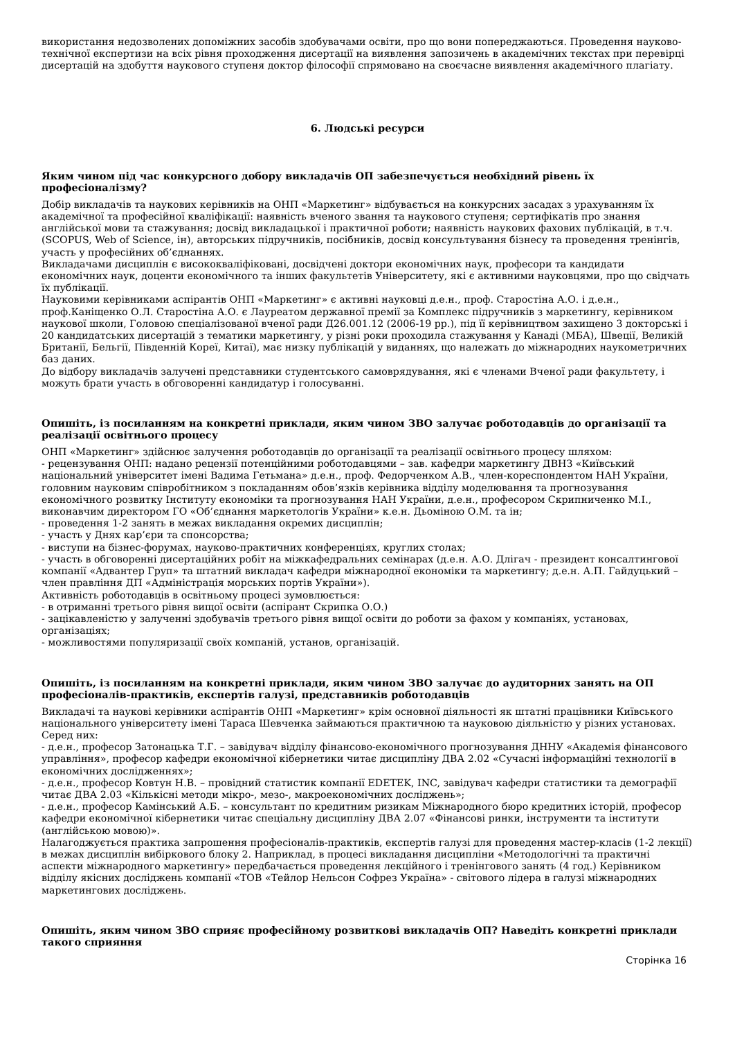використання недозволених допоміжних засобів здобувачами освіти, про що вони попереджаються. Проведення науково-технічної експертизи на всіх рівня проходження дисертації на виявлення запозичень в академічних текстах при перевірці дисертацій на здобуття наукового ступеня доктор філософії спрямовано на своєчасне виявлення академічного плагіату.
6. Людські ресурси
Яким чином під час конкурсного добору викладачів ОП забезпечується необхідний рівень їх професіоналізму?
Добір викладачів та наукових керівників на ОНП «Маркетинг» відбувається на конкурсних засадах з урахуванням їх академічної та професійної кваліфікації: наявність вченого звання та наукового ступеня; сертифікатів про знання англійської мови та стажування; досвід викладацької і практичної роботи; наявність наукових фахових публікацій, в т.ч. (SCOPUS, Web of Science, ін), авторських підручників, посібників, досвід консультування бізнесу та проведення тренінгів, участь у професійних об’єднаннях.
Викладачами дисциплін є висококваліфіковані, досвідчені доктори економічних наук, професори та кандидати економічних наук, доценти економічного та інших факультетів Університету, які є активними науковцями, про що свідчать їх публікації.
Науковими керівниками аспірантів ОНП «Маркетинг» є активні науковці д.е.н., проф. Старостіна А.О. і д.е.н., проф.Каніщенко О.Л. Старостіна А.О. є Лауреатом державної премії за Комплекс підручників з маркетингу, керівником наукової школи, Головою спеціалізованої вченої ради Д26.001.12 (2006-19 рр.), під її керівництвом захищено 3 докторські і 20 кандидатських дисертацій з тематики маркетингу, у різні роки проходила стажування у Канаді (МБА), Швеції, Великій Британії, Бельгії, Південній Кореї, Китаї), має низку публікацій у виданнях, що належать до міжнародних наукометричних баз даних.
До відбору викладачів залучені представники студентського самоврядування, які є членами Вченої ради факультету, і можуть брати участь в обговоренні кандидатур і голосуванні.
Опишіть, із посиланням на конкретні приклади, яким чином ЗВО залучає роботодавців до організації та реалізації освітнього процесу
ОНП «Маркетинг» здійснює залучення роботодавців до організації та реалізації освітнього процесу шляхом:
- рецензування ОНП: надано рецензії потенційними роботодавцями – зав. кафедри маркетингу ДВНЗ «Київський національний університет імені Вадима Гетьмана» д.е.н., проф. Федорченком А.В., член-кореспондентом НАН України, головним науковим співробітником з покладанням обов’язків керівника відділу моделювання та прогнозування економічного розвитку Інституту економіки та прогнозування НАН України, д.е.н., професором Скрипниченко М.І., виконавчим директором ГО «Об’єднання маркетологів України» к.е.н. Дьоміною О.М. та ін;
- проведення 1-2 занять в межах викладання окремих дисциплін;
- участь у Днях кар’єри та спонсорства;
- виступи на бізнес-форумах, науково-практичних конференціях, круглих столах;
- участь в обговоренні дисертаційних робіт на міжкафедральних семінарах (д.е.н. А.О. Длігач - президент консалтингової компанії «Адвантер Груп» та штатний викладач кафедри міжнародної економіки та маркетингу; д.е.н. А.П. Гайдуцький – член правління ДП «Адміністрація морських портів України»).
Активність роботодавців в освітньому процесі зумовлюється:
- в отриманні третього рівня вищої освіти (аспірант Скрипка О.О.)
- зацікавленістю у залученні здобувачів третього рівня вищої освіти до роботи за фахом у компаніях, установах, організаціях;
- можливостями популяризації своїх компаній, установ, організацій.
Опишіть, із посиланням на конкретні приклади, яким чином ЗВО залучає до аудиторних занять на ОП професіоналів-практиків, експертів галузі, представників роботодавців
Викладачі та наукові керівники аспірантів ОНП «Маркетинг» крім основної діяльності як штатні працівники Київського національного університету імені Тараса Шевченка займаються практичною та науковою діяльністю у різних установах. Серед них:
- д.е.н., професор Затонацька Т.Г. – завідувач відділу фінансово-економічного прогнозування ДННУ «Академія фінансового управління», професор кафедри економічної кібернетики читає дисципліну ДВА 2.02 «Сучасні інформаційні технології в економічних дослідженнях»;
- д.е.н., професор Ковтун Н.В. – провідний статистик компанії EDETEK, INC, завідувач кафедри статистики та демографії читає ДВА 2.03 «Кількісні методи мікро-, мезо-, макроекономічних досліджень»;
- д.е.н., професор Камінський А.Б. – консультант по кредитним ризикам Міжнародного бюро кредитних історій, професор кафедри економічної кібернетики читає спеціальну дисципліну ДВА 2.07 «Фінансові ринки, інструменти та інститути (англійською мовою)».
Налагоджується практика запрошення професіоналів-практиків, експертів галузі для проведення мастер-класів (1-2 лекції) в межах дисциплін вибіркового блоку 2. Наприклад, в процесі викладання дисципліни «Методологічні та практичні аспекти міжнародного маркетингу» передбачається проведення лекційного і тренінгового занять (4 год.) Керівником відділу якісних досліджень компанії «ТОВ «Тейлор Нельсон Софрез Україна» - світового лідера в галузі міжнародних маркетингових досліджень.
Опишіть, яким чином ЗВО сприяє професійному розвиткові викладачів ОП? Наведіть конкретні приклади такого сприяння
Сторінка 16